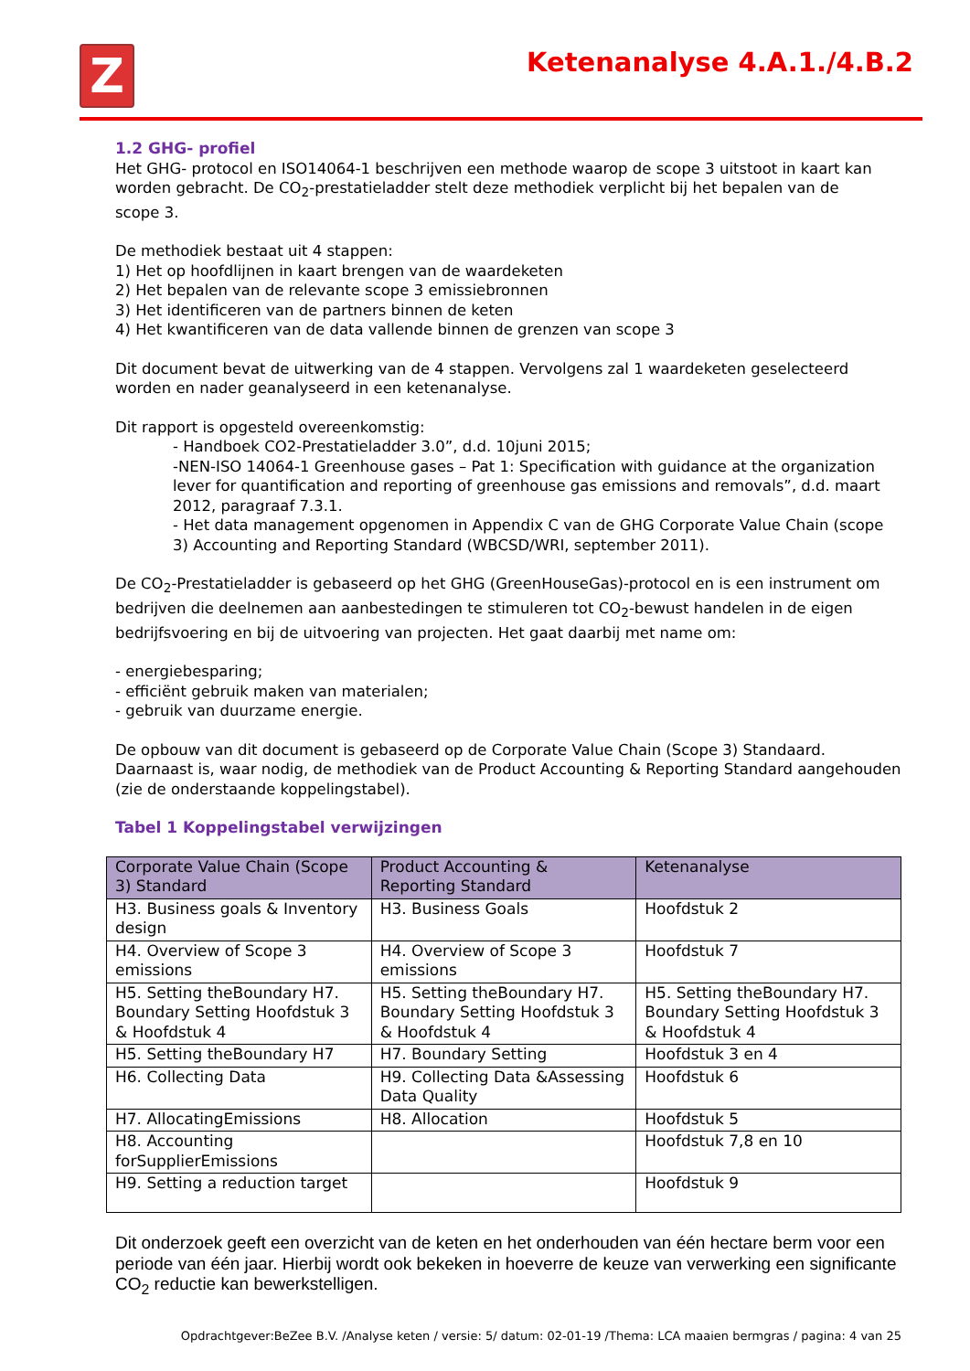Z Ketenanalyse 4.A.1./4.B.2
1.2 GHG- profiel
Het GHG- protocol en ISO14064-1 beschrijven een methode waarop de scope 3 uitstoot in kaart kan worden gebracht. De CO<sub>2</sub>-prestatieladder stelt deze methodiek verplicht bij het bepalen van de
scope 3.
De methodiek bestaat uit 4 stappen:
1) Het op hoofdlijnen in kaart brengen van de waardeketen
2) Het bepalen van de relevante scope 3 emissiebronnen
3) Het identificeren van de partners binnen de keten
4) Het kwantificeren van de data vallende binnen de grenzen van scope 3
Dit document bevat de uitwerking van de 4 stappen. Vervolgens zal 1 waardeketen geselecteerd worden en nader geanalyseerd in een ketenanalyse.
Dit rapport is opgesteld overeenkomstig:
- Handboek CO2-Prestatieladder 3.0”, d.d. 10juni 2015;
-NEN-ISO 14064-1 Greenhouse gases – Pat 1: Specification with guidance at the organization lever for quantification and reporting of greenhouse gas emissions and removals”, d.d. maart 2012, paragraaf 7.3.1.
- Het data management opgenomen in Appendix C van de GHG Corporate Value Chain (scope 3) Accounting and Reporting Standard (WBCSD/WRI, september 2011).
De CO<sub>2</sub>-Prestatieladder is gebaseerd op het GHG (GreenHouseGas)-protocol en is een instrument om bedrijven die deelnemen aan aanbestedingen te stimuleren tot CO<sub>2</sub>-bewust handelen in de eigen bedrijfsvoering en bij de uitvoering van projecten. Het gaat daarbij met name om:
- energiebesparing;
- efficiënt gebruik maken van materialen;
- gebruik van duurzame energie.
De opbouw van dit document is gebaseerd op de Corporate Value Chain (Scope 3) Standaard. Daarnaast is, waar nodig, de methodiek van de Product Accounting & Reporting Standard aangehouden (zie de onderstaande koppelingstabel).
Tabel 1 Koppelingstabel verwijzingen
| Corporate Value Chain (Scope 3) Standard | Product Accounting & Reporting Standard | Ketenanalyse |
| --- | --- | --- |
| H3. Business goals & Inventory design | H3. Business Goals | Hoofdstuk 2 |
| H4. Overview of Scope 3 emissions | H4. Overview of Scope 3 emissions | Hoofdstuk 7 |
| H5. Setting theBoundary H7. Boundary Setting Hoofdstuk 3 & Hoofdstuk 4 | H5. Setting theBoundary H7. Boundary Setting Hoofdstuk 3 & Hoofdstuk 4 | H5. Setting theBoundary H7. Boundary Setting Hoofdstuk 3 & Hoofdstuk 4 |
| H5. Setting theBoundary H7 | H7. Boundary Setting | Hoofdstuk 3 en 4 |
| H6. Collecting Data | H9. Collecting Data &Assessing Data Quality | Hoofdstuk 6 |
| H7. AllocatingEmissions | H8. Allocation | Hoofdstuk 5 |
| H8. Accounting forSupplierEmissions | | Hoofdstuk 7,8 en 10 |
| H9. Setting a reduction target | | Hoofdstuk 9 |
Dit onderzoek geeft een overzicht van de keten en het onderhouden van één hectare berm voor een periode van één jaar. Hierbij wordt ook bekeken in hoeverre de keuze van verwerking een significante CO<sub>2</sub> reductie kan bewerkstelligen.
Opdrachtgever:BeZee B.V. /Analyse keten / versie: 5/ datum: 02-01-19 /Thema: LCA maaien bermgras / pagina: 4 van 25